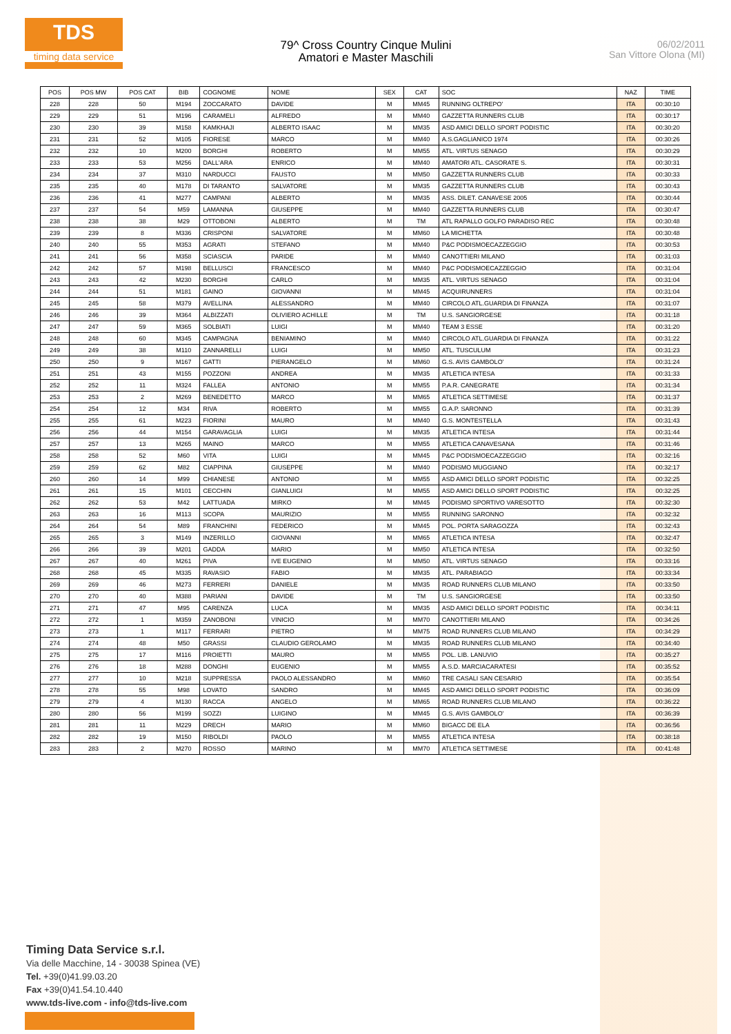TDS
timing data service
79^ Cross Country Cinque Mulini
Amatori e Master Maschili
06/02/2011
San Vittore Olona (MI)
| POS | POS MW | POS CAT | BIB | COGNOME | NOME | SEX | CAT | SOC | NAZ | TIME |
| --- | --- | --- | --- | --- | --- | --- | --- | --- | --- | --- |
| 228 | 228 | 50 | M194 | ZOCCARATO | DAVIDE | M | MM45 | RUNNING OLTREPO' | ITA | 00:30:10 |
| 229 | 229 | 51 | M196 | CARAMELI | ALFREDO | M | MM40 | GAZZETTA RUNNERS CLUB | ITA | 00:30:17 |
| 230 | 230 | 39 | M158 | KAMKHAJI | ALBERTO ISAAC | M | MM35 | ASD AMICI DELLO SPORT PODISTIC | ITA | 00:30:20 |
| 231 | 231 | 52 | M105 | FIORESE | MARCO | M | MM40 | A.S.GAGLIANICO 1974 | ITA | 00:30:26 |
| 232 | 232 | 10 | M200 | BORGHI | ROBERTO | M | MM55 | ATL. VIRTUS SENAGO | ITA | 00:30:29 |
| 233 | 233 | 53 | M256 | DALL'ARA | ENRICO | M | MM40 | AMATORI ATL. CASORATE S. | ITA | 00:30:31 |
| 234 | 234 | 37 | M310 | NARDUCCI | FAUSTO | M | MM50 | GAZZETTA RUNNERS CLUB | ITA | 00:30:33 |
| 235 | 235 | 40 | M178 | DI TARANTO | SALVATORE | M | MM35 | GAZZETTA RUNNERS CLUB | ITA | 00:30:43 |
| 236 | 236 | 41 | M277 | CAMPANI | ALBERTO | M | MM35 | ASS. DILET. CANAVESE 2005 | ITA | 00:30:44 |
| 237 | 237 | 54 | M59 | LAMANNA | GIUSEPPE | M | MM40 | GAZZETTA RUNNERS CLUB | ITA | 00:30:47 |
| 238 | 238 | 38 | M29 | OTTOBONI | ALBERTO | M | TM | ATL RAPALLO GOLFO PARADISO REC | ITA | 00:30:48 |
| 239 | 239 | 8 | M336 | CRISPONI | SALVATORE | M | MM60 | LA MICHETTA | ITA | 00:30:48 |
| 240 | 240 | 55 | M353 | AGRATI | STEFANO | M | MM40 | P&C PODISMOECAZZEGGIO | ITA | 00:30:53 |
| 241 | 241 | 56 | M358 | SCIASCIA | PARIDE | M | MM40 | CANOTTIERI MILANO | ITA | 00:31:03 |
| 242 | 242 | 57 | M198 | BELLUSCI | FRANCESCO | M | MM40 | P&C PODISMOECAZZEGGIO | ITA | 00:31:04 |
| 243 | 243 | 42 | M230 | BORGHI | CARLO | M | MM35 | ATL. VIRTUS SENAGO | ITA | 00:31:04 |
| 244 | 244 | 51 | M181 | GAINO | GIOVANNI | M | MM45 | ACQUIRUNNERS | ITA | 00:31:04 |
| 245 | 245 | 58 | M379 | AVELLINA | ALESSANDRO | M | MM40 | CIRCOLO ATL.GUARDIA DI FINANZA | ITA | 00:31:07 |
| 246 | 246 | 39 | M364 | ALBIZZATI | OLIVIERO ACHILLE | M | TM | U.S. SANGIORGESE | ITA | 00:31:18 |
| 247 | 247 | 59 | M365 | SOLBIATI | LUIGI | M | MM40 | TEAM 3 ESSE | ITA | 00:31:20 |
| 248 | 248 | 60 | M345 | CAMPAGNA | BENIAMINO | M | MM40 | CIRCOLO ATL.GUARDIA DI FINANZA | ITA | 00:31:22 |
| 249 | 249 | 38 | M110 | ZANNARELLI | LUIGI | M | MM50 | ATL. TUSCULUM | ITA | 00:31:23 |
| 250 | 250 | 9 | M167 | GATTI | PIERANGELO | M | MM60 | G.S. AVIS GAMBOLO' | ITA | 00:31:24 |
| 251 | 251 | 43 | M155 | POZZONI | ANDREA | M | MM35 | ATLETICA INTESA | ITA | 00:31:33 |
| 252 | 252 | 11 | M324 | FALLEA | ANTONIO | M | MM55 | P.A.R. CANEGRATE | ITA | 00:31:34 |
| 253 | 253 | 2 | M269 | BENEDETTO | MARCO | M | MM65 | ATLETICA SETTIMESE | ITA | 00:31:37 |
| 254 | 254 | 12 | M34 | RIVA | ROBERTO | M | MM55 | G.A.P. SARONNO | ITA | 00:31:39 |
| 255 | 255 | 61 | M223 | FIORINI | MAURO | M | MM40 | G.S. MONTESTELLA | ITA | 00:31:43 |
| 256 | 256 | 44 | M154 | GARAVAGLIA | LUIGI | M | MM35 | ATLETICA INTESA | ITA | 00:31:44 |
| 257 | 257 | 13 | M265 | MAINO | MARCO | M | MM55 | ATLETICA CANAVESANA | ITA | 00:31:46 |
| 258 | 258 | 52 | M60 | VITA | LUIGI | M | MM45 | P&C PODISMOECAZZEGGIO | ITA | 00:32:16 |
| 259 | 259 | 62 | M82 | CIAPPINA | GIUSEPPE | M | MM40 | PODISMO MUGGIANO | ITA | 00:32:17 |
| 260 | 260 | 14 | M99 | CHIANESE | ANTONIO | M | MM55 | ASD AMICI DELLO SPORT PODISTIC | ITA | 00:32:25 |
| 261 | 261 | 15 | M101 | CECCHIN | GIANLUIGI | M | MM55 | ASD AMICI DELLO SPORT PODISTIC | ITA | 00:32:25 |
| 262 | 262 | 53 | M42 | LATTUADA | MIRKO | M | MM45 | PODISMO SPORTIVO VARESOTTO | ITA | 00:32:30 |
| 263 | 263 | 16 | M113 | SCOPA | MAURIZIO | M | MM55 | RUNNING SARONNO | ITA | 00:32:32 |
| 264 | 264 | 54 | M89 | FRANCHINI | FEDERICO | M | MM45 | POL. PORTA SARAGOZZA | ITA | 00:32:43 |
| 265 | 265 | 3 | M149 | INZERILLO | GIOVANNI | M | MM65 | ATLETICA INTESA | ITA | 00:32:47 |
| 266 | 266 | 39 | M201 | GADDA | MARIO | M | MM50 | ATLETICA INTESA | ITA | 00:32:50 |
| 267 | 267 | 40 | M261 | PIVA | IVE EUGENIO | M | MM50 | ATL. VIRTUS SENAGO | ITA | 00:33:16 |
| 268 | 268 | 45 | M335 | RAVASIO | FABIO | M | MM35 | ATL. PARABIAGO | ITA | 00:33:34 |
| 269 | 269 | 46 | M273 | FERRERI | DANIELE | M | MM35 | ROAD RUNNERS CLUB MILANO | ITA | 00:33:50 |
| 270 | 270 | 40 | M388 | PARIANI | DAVIDE | M | TM | U.S. SANGIORGESE | ITA | 00:33:50 |
| 271 | 271 | 47 | M95 | CARENZA | LUCA | M | MM35 | ASD AMICI DELLO SPORT PODISTIC | ITA | 00:34:11 |
| 272 | 272 | 1 | M359 | ZANOBONI | VINICIO | M | MM70 | CANOTTIERI MILANO | ITA | 00:34:26 |
| 273 | 273 | 1 | M117 | FERRARI | PIETRO | M | MM75 | ROAD RUNNERS CLUB MILANO | ITA | 00:34:29 |
| 274 | 274 | 48 | M50 | GRASSI | CLAUDIO GEROLAMO | M | MM35 | ROAD RUNNERS CLUB MILANO | ITA | 00:34:40 |
| 275 | 275 | 17 | M116 | PROIETTI | MAURO | M | MM55 | POL. LIB. LANUVIO | ITA | 00:35:27 |
| 276 | 276 | 18 | M288 | DONGHI | EUGENIO | M | MM55 | A.S.D. MARCIACARATESI | ITA | 00:35:52 |
| 277 | 277 | 10 | M218 | SUPPRESSA | PAOLO ALESSANDRO | M | MM60 | TRE CASALI SAN CESARIO | ITA | 00:35:54 |
| 278 | 278 | 55 | M98 | LOVATO | SANDRO | M | MM45 | ASD AMICI DELLO SPORT PODISTIC | ITA | 00:36:09 |
| 279 | 279 | 4 | M130 | RACCA | ANGELO | M | MM65 | ROAD RUNNERS CLUB MILANO | ITA | 00:36:22 |
| 280 | 280 | 56 | M199 | SOZZI | LUIGINO | M | MM45 | G.S. AVIS GAMBOLO' | ITA | 00:36:39 |
| 281 | 281 | 11 | M229 | DRECH | MARIO | M | MM60 | BIGACC DE ELA | ITA | 00:36:56 |
| 282 | 282 | 19 | M150 | RIBOLDI | PAOLO | M | MM55 | ATLETICA INTESA | ITA | 00:38:18 |
| 283 | 283 | 2 | M270 | ROSSO | MARINO | M | MM70 | ATLETICA SETTIMESE | ITA | 00:41:48 |
Timing Data Service s.r.l.
Via delle Macchine, 14 - 30038 Spinea (VE)
Tel. +39(0)41.99.03.20
Fax +39(0)41.54.10.440
www.tds-live.com - info@tds-live.com